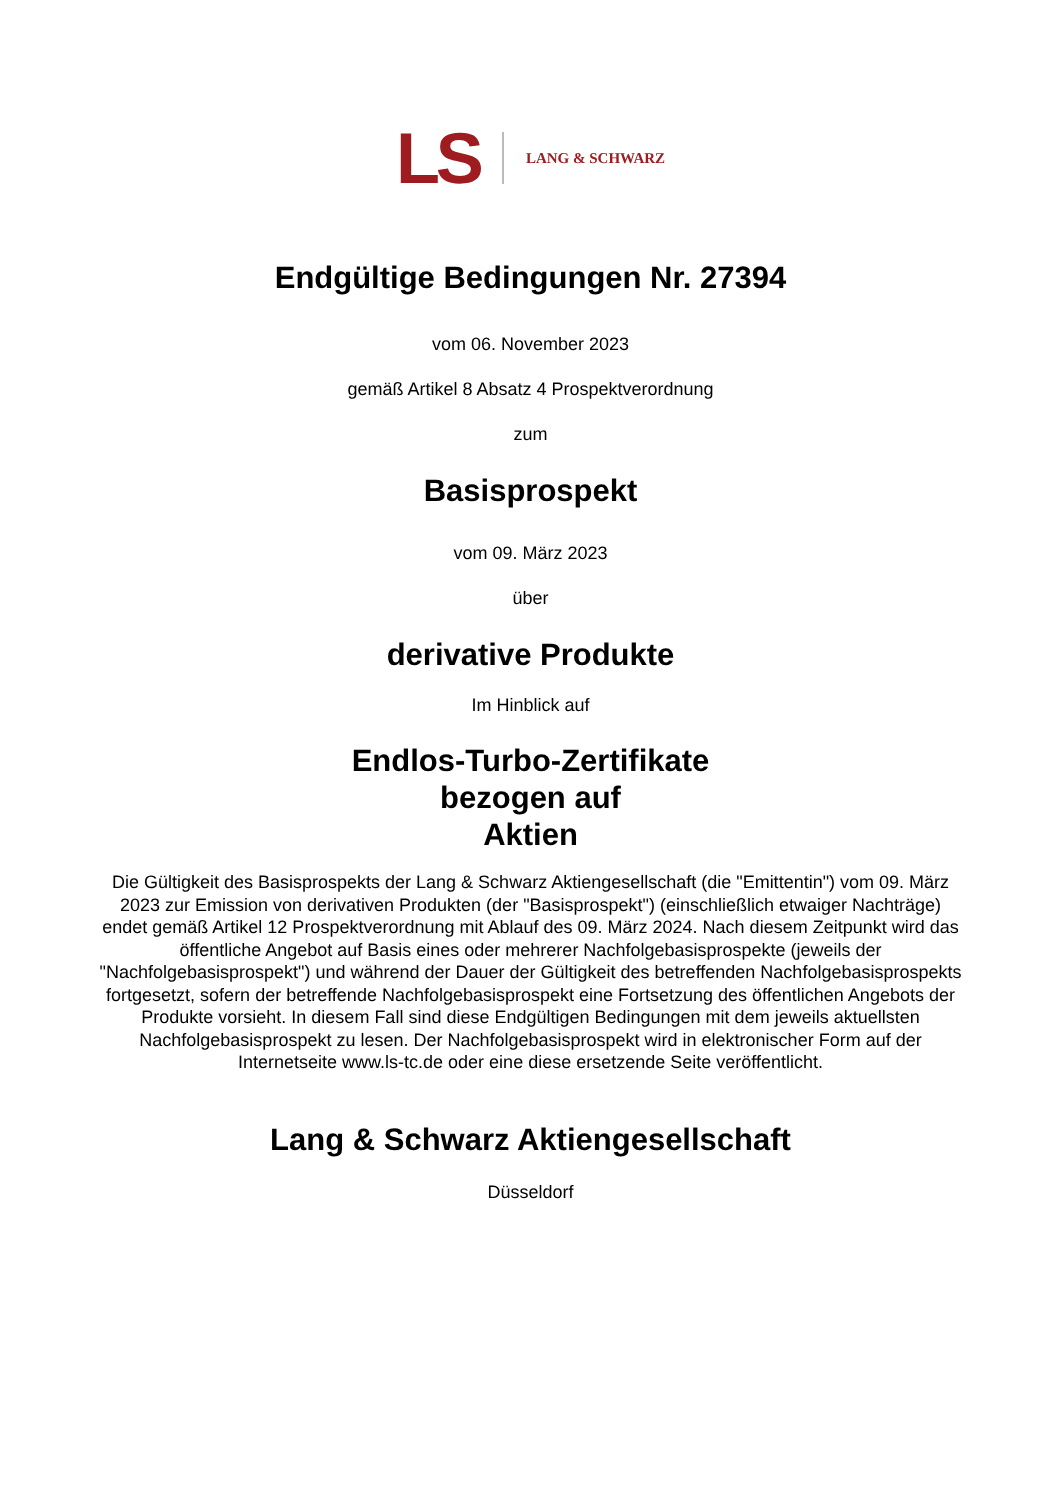LS LANG & SCHWARZ
Endgültige Bedingungen Nr. 27394
vom 06. November 2023
gemäß Artikel 8 Absatz 4 Prospektverordnung
zum
Basisprospekt
vom 09. März 2023
über
derivative Produkte
Im Hinblick auf
Endlos-Turbo-Zertifikate
bezogen auf
Aktien
Die Gültigkeit des Basisprospekts der Lang & Schwarz Aktiengesellschaft (die "Emittentin") vom 09. März 2023 zur Emission von derivativen Produkten (der "Basisprospekt") (einschließlich etwaiger Nachträge) endet gemäß Artikel 12 Prospektverordnung mit Ablauf des 09. März 2024. Nach diesem Zeitpunkt wird das öffentliche Angebot auf Basis eines oder mehrerer Nachfolgebasisprospekte (jeweils der "Nachfolgebasisprospekt") und während der Dauer der Gültigkeit des betreffenden Nachfolgebasisprospekts fortgesetzt, sofern der betreffende Nachfolgebasisprospekt eine Fortsetzung des öffentlichen Angebots der Produkte vorsieht. In diesem Fall sind diese Endgültigen Bedingungen mit dem jeweils aktuellsten Nachfolgebasisprospekt zu lesen. Der Nachfolgebasisprospekt wird in elektronischer Form auf der Internetseite www.ls-tc.de oder eine diese ersetzende Seite veröffentlicht.
Lang & Schwarz Aktiengesellschaft
Düsseldorf